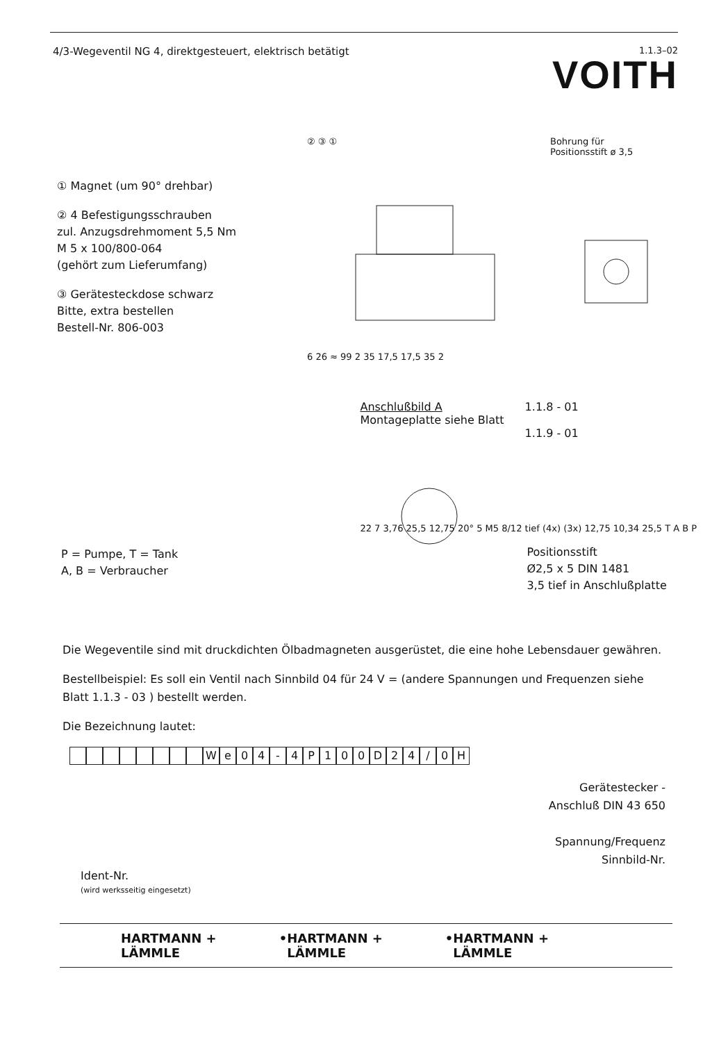4/3-Wegeventil NG 4, direktgesteuert, elektrisch betätigt
1.1.3–02
VOITH
① Magnet (um 90° drehbar)
② 4 Befestigungsschrauben
zul. Anzugsdrehmoment 5,5 Nm
M 5 x 100/800-064
(gehört zum Lieferumfang)
③ Gerätesteckdose schwarz
Bitte, extra bestellen
Bestell-Nr. 806-003
② ③ ①
Bohrung für
Positionsstift ø 3,5
6 26 ≈ 99 2 35 17,5 17,5 35 2
P = Pumpe, T = Tank
A, B = Verbraucher
Anschlußbild A
Montageplatte siehe Blatt
1.1.8 - 01
1.1.9 - 01
22 7 3,76 25,5 12,75 20° 5 M5 8/12 tief (4x) (3x) 12,75 10,34 25,5 T A B P
Positionsstift
Ø2,5 x 5 DIN 1481
3,5 tief in Anschlußplatte
Die Wegeventile sind mit druckdichten Ölbadmagneten ausgerüstet, die eine hohe Lebensdauer gewähren.
Bestellbeispiel: Es soll ein Ventil nach Sinnbild 04 für 24 V = (andere Spannungen und Frequenzen siehe Blatt 1.1.3 - 03 ) bestellt werden.
Die Bezeichnung lautet:
We 04 - 4 P 100 D 24 / 0 H
Gerätestecker -
Anschluß DIN 43 650
Spannung/Frequenz
Sinnbild-Nr.
Ident-Nr.
(wird werksseitig eingesetzt)
HARTMANN + LÄMMLE • HARTMANN + LÄMMLE • HARTMANN + LÄMMLE